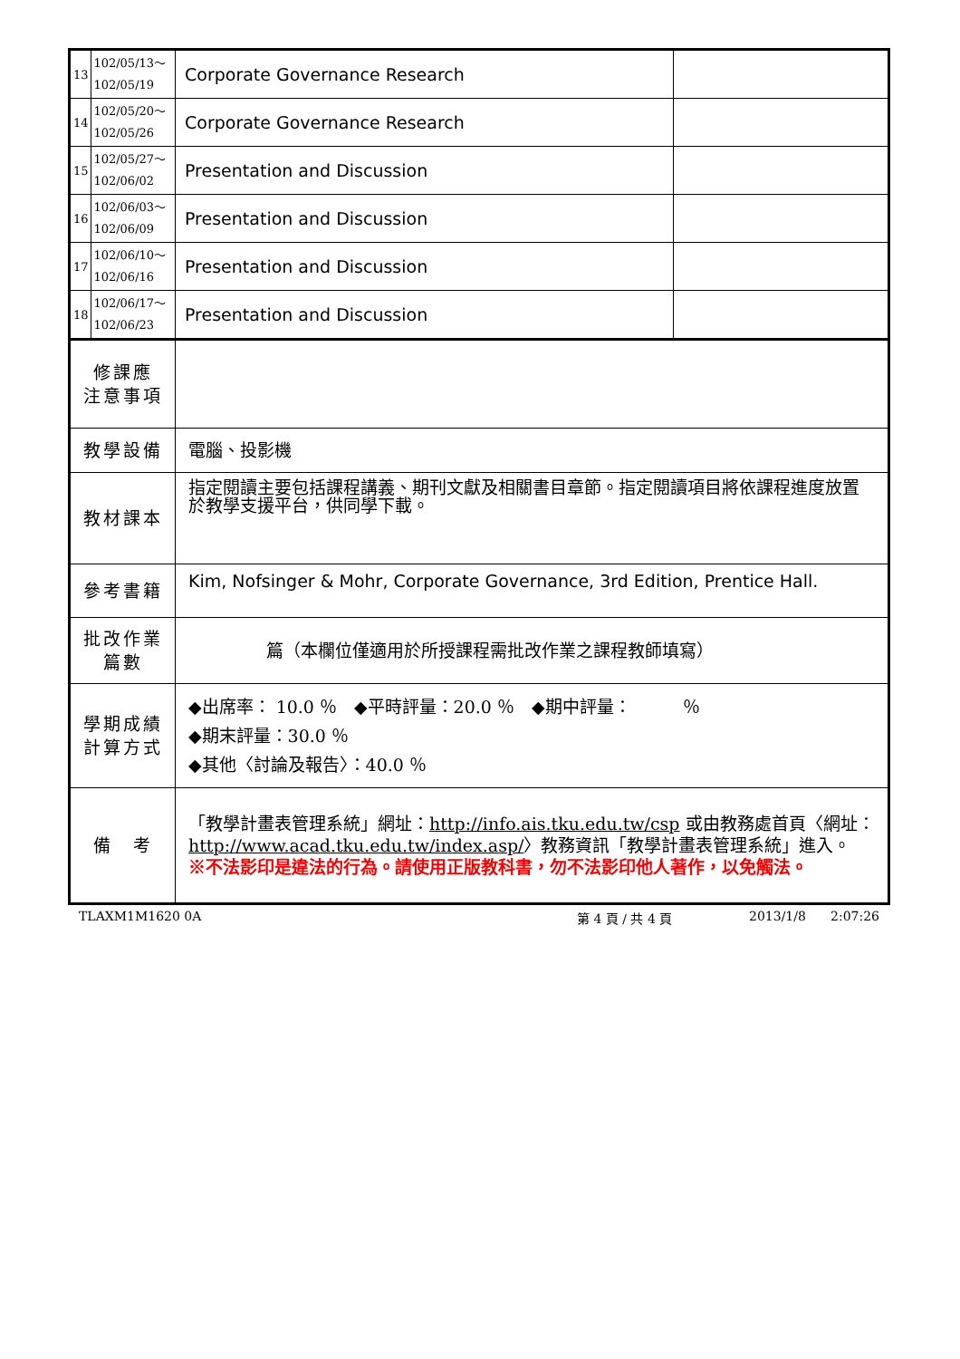| 13 | 102/05/13～ 102/05/19 | Corporate Governance Research | |
| 14 | 102/05/20～ 102/05/26 | Corporate Governance Research | |
| 15 | 102/05/27～ 102/06/02 | Presentation and Discussion | |
| 16 | 102/06/03～ 102/06/09 | Presentation and Discussion | |
| 17 | 102/06/10～ 102/06/16 | Presentation and Discussion | |
| 18 | 102/06/17～ 102/06/23 | Presentation and Discussion | |
| 修課應 注意事項 | | | |
| 教學設備 | | 電腦、投影機 | |
| 教材課本 | | 指定閱讀主要包括課程講義、期刊文獻及相關書目章節。指定閱讀項目將依課程進度放置於教學支援平台，供同學下載。 | |
| 參考書籍 | | Kim, Nofsinger & Mohr, Corporate Governance, 3rd Edition, Prentice Hall. | |
| 批改作業 篇數 | | 篇（本欄位僅適用於所授課程需批改作業之課程教師填寫） | |
| 學期成績 計算方式 | | ◆出席率： 10.0 ％ ◆平時評量：20.0 ％ ◆期中評量： ％ ◆期末評量：30.0 ％ ◆其他〈討論及報告〉：40.0 ％ | |
| 備 考 | | 「教學計畫表管理系統」網址： http://info.ais.tku.edu.tw/csp 或由教務處首頁〈網址： http://www.acad.tku.edu.tw/index.asp/ 〉教務資訊「教學計畫表管理系統」進入。 ※不法影印是違法的行為。請使用正版教科書，勿不法影印他人著作，以免觸法。 | |
TLAXM1M1620 0A 第 4 頁 / 共 4 頁 2013/1/8 2:07:26